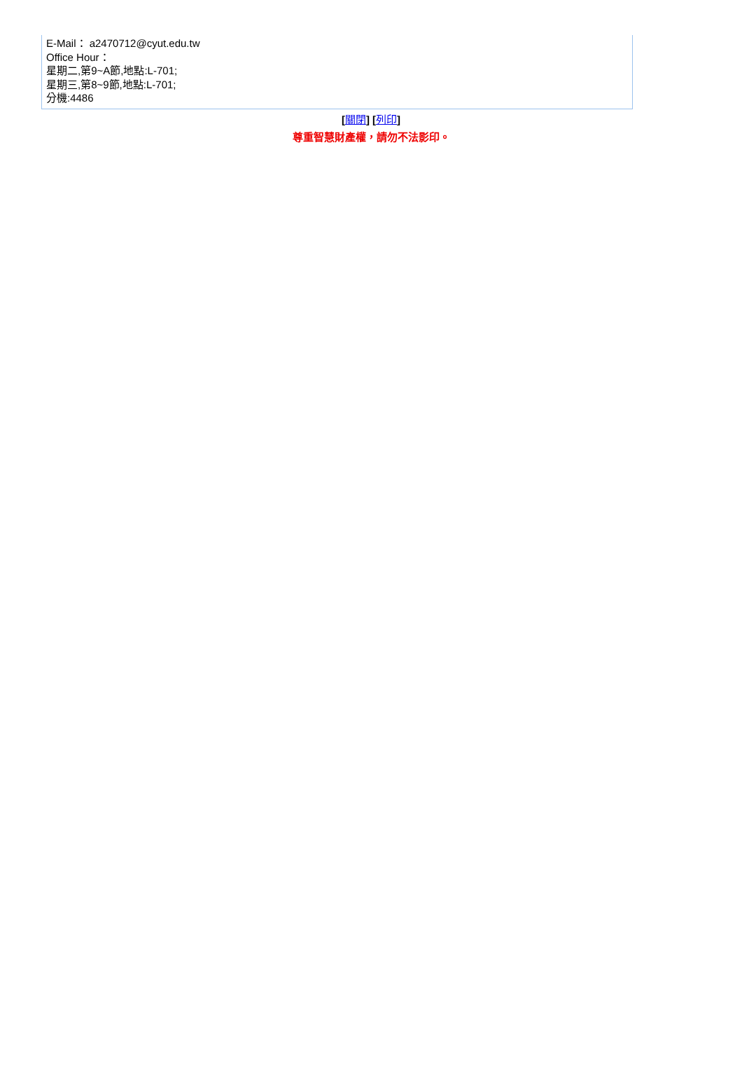| E-Mail： a2470712@cyut.edu.tw Office Hour： 星期二,第9~A節,地點:L-701; 星期三,第8~9節,地點:L-701; 分機:4486 |
[關閉] [列印]
尊重智慧財產權，請勿不法影印。